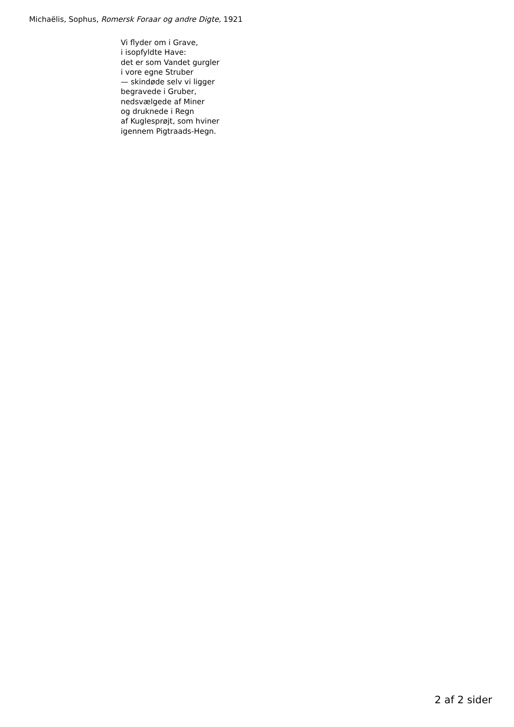Michaëlis, Sophus, Romersk Foraar og andre Digte, 1921
Vi flyder om i Grave,
i isopfyldte Have:
det er som Vandet gurgler
i vore egne Struber
— skindøde selv vi ligger
begravede i Gruber,
nedsvælgede af Miner
og druknede i Regn
af Kuglesprøjt, som hviner
igennem Pigtraads-Hegn.
2 af 2 sider